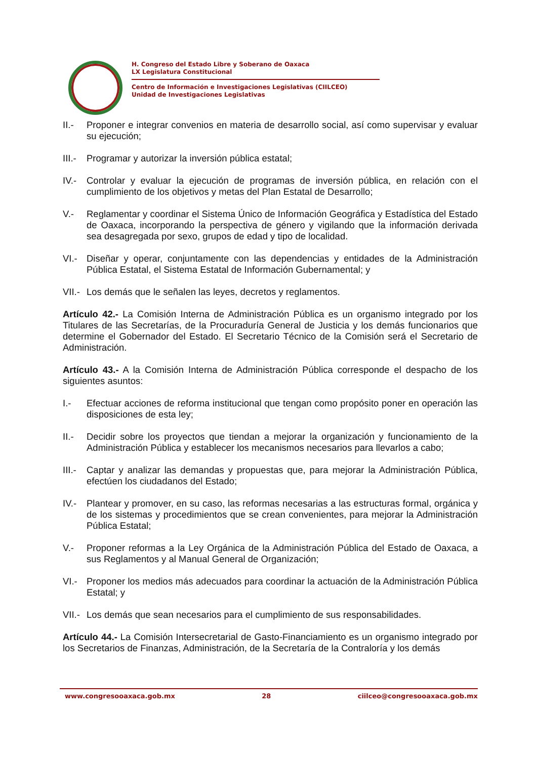H. Congreso del Estado Libre y Soberano de Oaxaca
LX Legislatura Constitucional
Centro de Información e Investigaciones Legislativas (CIILCEO)
Unidad de Investigaciones Legislativas
II.- Proponer e integrar convenios en materia de desarrollo social, así como supervisar y evaluar su ejecución;
III.- Programar y autorizar la inversión pública estatal;
IV.- Controlar y evaluar la ejecución de programas de inversión pública, en relación con el cumplimiento de los objetivos y metas del Plan Estatal de Desarrollo;
V.- Reglamentar y coordinar el Sistema Único de Información Geográfica y Estadística del Estado de Oaxaca, incorporando la perspectiva de género y vigilando que la información derivada sea desagregada por sexo, grupos de edad y tipo de localidad.
VI.- Diseñar y operar, conjuntamente con las dependencias y entidades de la Administración Pública Estatal, el Sistema Estatal de Información Gubernamental; y
VII.- Los demás que le señalen las leyes, decretos y reglamentos.
Artículo 42.- La Comisión Interna de Administración Pública es un organismo integrado por los Titulares de las Secretarías, de la Procuraduría General de Justicia y los demás funcionarios que determine el Gobernador del Estado. El Secretario Técnico de la Comisión será el Secretario de Administración.
Artículo 43.- A la Comisión Interna de Administración Pública corresponde el despacho de los siguientes asuntos:
I.- Efectuar acciones de reforma institucional que tengan como propósito poner en operación las disposiciones de esta ley;
II.- Decidir sobre los proyectos que tiendan a mejorar la organización y funcionamiento de la Administración Pública y establecer los mecanismos necesarios para llevarlos a cabo;
III.- Captar y analizar las demandas y propuestas que, para mejorar la Administración Pública, efectúen los ciudadanos del Estado;
IV.- Plantear y promover, en su caso, las reformas necesarias a las estructuras formal, orgánica y de los sistemas y procedimientos que se crean convenientes, para mejorar la Administración Pública Estatal;
V.- Proponer reformas a la Ley Orgánica de la Administración Pública del Estado de Oaxaca, a sus Reglamentos y al Manual General de Organización;
VI.- Proponer los medios más adecuados para coordinar la actuación de la Administración Pública Estatal; y
VII.- Los demás que sean necesarios para el cumplimiento de sus responsabilidades.
Artículo 44.- La Comisión Intersecretarial de Gasto-Financiamiento es un organismo integrado por los Secretarios de Finanzas, Administración, de la Secretaría de la Contraloría y los demás
www.congresooaxaca.gob.mx 28 ciilceo@congresooaxaca.gob.mx